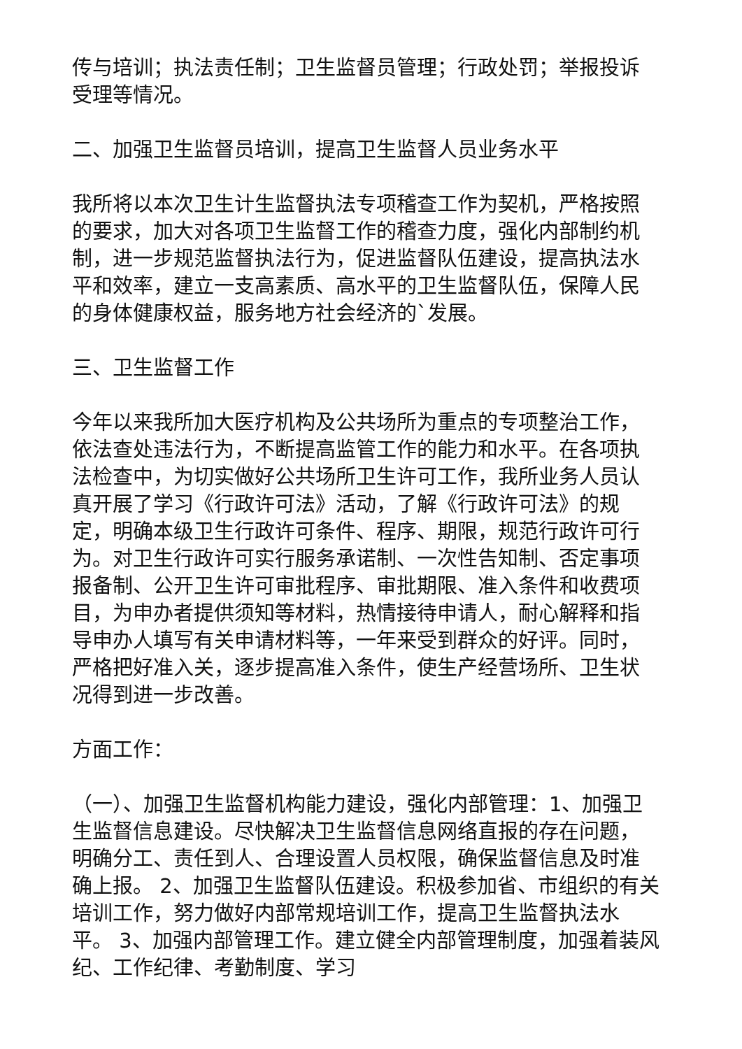传与培训；执法责任制；卫生监督员管理；行政处罚；举报投诉受理等情况。
二、加强卫生监督员培训，提高卫生监督人员业务水平
我所将以本次卫生计生监督执法专项稽查工作为契机，严格按照的要求，加大对各项卫生监督工作的稽查力度，强化内部制约机制，进一步规范监督执法行为，促进监督队伍建设，提高执法水平和效率，建立一支高素质、高水平的卫生监督队伍，保障人民的身体健康权益，服务地方社会经济的`发展。
三、卫生监督工作
今年以来我所加大医疗机构及公共场所为重点的专项整治工作，依法查处违法行为，不断提高监管工作的能力和水平。在各项执法检查中，为切实做好公共场所卫生许可工作，我所业务人员认真开展了学习《行政许可法》活动，了解《行政许可法》的规定，明确本级卫生行政许可条件、程序、期限，规范行政许可行为。对卫生行政许可实行服务承诺制、一次性告知制、否定事项报备制、公开卫生许可审批程序、审批期限、准入条件和收费项目，为申办者提供须知等材料，热情接待申请人，耐心解释和指导申办人填写有关申请材料等，一年来受到群众的好评。同时，严格把好准入关，逐步提高准入条件，使生产经营场所、卫生状况得到进一步改善。
方面工作：
（一）、加强卫生监督机构能力建设，强化内部管理：1、加强卫生监督信息建设。尽快解决卫生监督信息网络直报的存在问题，明确分工、责任到人、合理设置人员权限，确保监督信息及时准确上报。 2、加强卫生监督队伍建设。积极参加省、市组织的有关培训工作，努力做好内部常规培训工作，提高卫生监督执法水平。 3、加强内部管理工作。建立健全内部管理制度，加强着装风纪、工作纪律、考勤制度、学习